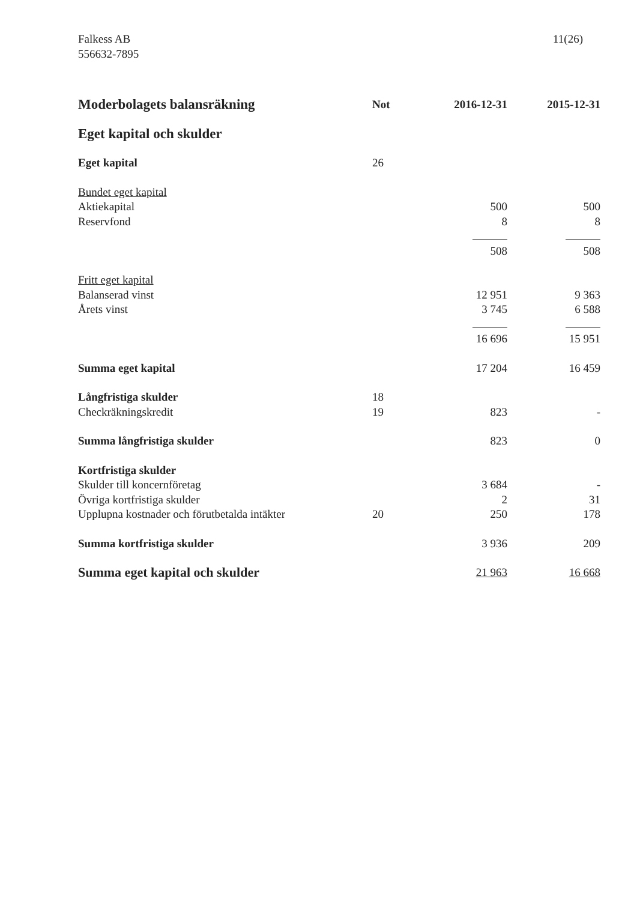Falkess AB
556632-7895
11(26)
| Moderbolagets balansräkning | Not | 2016-12-31 | 2015-12-31 |
| Eget kapital och skulder | | | |
| Eget kapital | 26 | | |
| Bundet eget kapital | | | |
| Aktiekapital | | 500 | 500 |
| Reservfond | | 8 | 8 |
| | | 508 | 508 |
| Fritt eget kapital | | | |
| Balanserad vinst | | 12 951 | 9 363 |
| Årets vinst | | 3 745 | 6 588 |
| | | 16 696 | 15 951 |
| Summa eget kapital | | 17 204 | 16 459 |
| Långfristiga skulder | 18 | | |
| Checkräkningskredit | 19 | 823 | - |
| Summa långfristiga skulder | | 823 | 0 |
| Kortfristiga skulder | | | |
| Skulder till koncernföretag | | 3 684 | - |
| Övriga kortfristiga skulder | | 2 | 31 |
| Upplupna kostnader och förutbetalda intäkter | 20 | 250 | 178 |
| Summa kortfristiga skulder | | 3 936 | 209 |
| Summa eget kapital och skulder | | 21 963 | 16 668 |